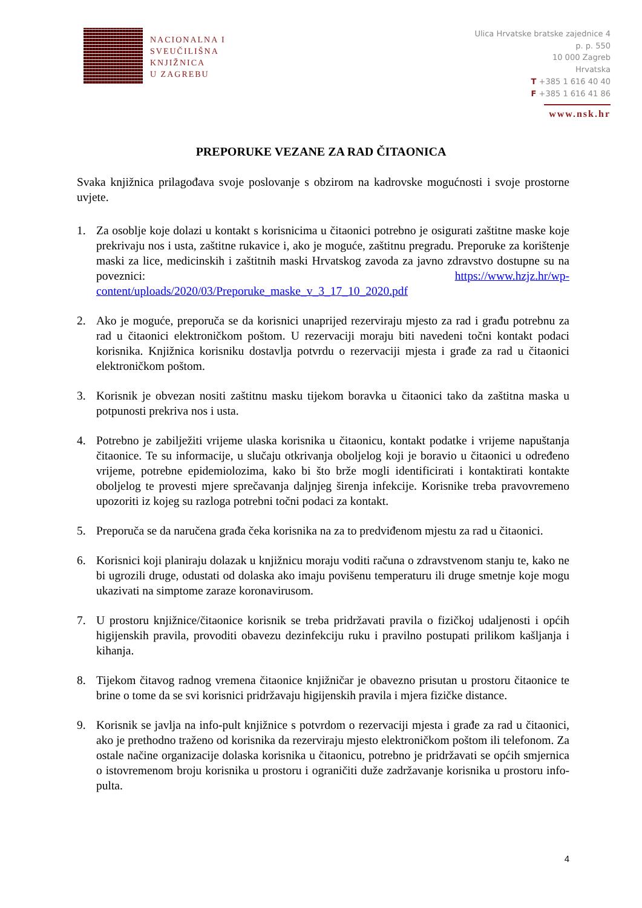NACIONALNA I
SVEUČILIŠNA
KNJIŽNICA
U ZAGREBU
Ulica Hrvatske bratske zajednice 4
p. p. 550
10 000 Zagreb
Hrvatska
T +385 1 616 40 40
F +385 1 616 41 86
www.nsk.hr
PREPORUKE VEZANE ZA RAD ČITAONICA
Svaka knjižnica prilagođava svoje poslovanje s obzirom na kadrovske mogućnosti i svoje prostorne uvjete.
1. Za osoblje koje dolazi u kontakt s korisnicima u čitaonici potrebno je osigurati zaštitne maske koje prekrivaju nos i usta, zaštitne rukavice i, ako je moguće, zaštitnu pregradu. Preporuke za korištenje maski za lice, medicinskih i zaštitnih maski Hrvatskog zavoda za javno zdravstvo dostupne su na poveznici: https://www.hzjz.hr/wp-content/uploads/2020/03/Preporuke_maske_v_3_17_10_2020.pdf
2. Ako je moguće, preporuča se da korisnici unaprijed rezerviraju mjesto za rad i građu potrebnu za rad u čitaonici elektroničkom poštom. U rezervaciji moraju biti navedeni točni kontakt podaci korisnika. Knjižnica korisniku dostavlja potvrdu o rezervaciji mjesta i građe za rad u čitaonici elektroničkom poštom.
3. Korisnik je obvezan nositi zaštitnu masku tijekom boravka u čitaonici tako da zaštitna maska u potpunosti prekriva nos i usta.
4. Potrebno je zabilježiti vrijeme ulaska korisnika u čitaonicu, kontakt podatke i vrijeme napuštanja čitaonice. Te su informacije, u slučaju otkrivanja oboljelog koji je boravio u čitaonici u određeno vrijeme, potrebne epidemiolozima, kako bi što brže mogli identificirati i kontaktirati kontakte oboljelog te provesti mjere sprečavanja daljnjeg širenja infekcije. Korisnike treba pravovremeno upozoriti iz kojeg su razloga potrebni točni podaci za kontakt.
5. Preporuča se da naručena građa čeka korisnika na za to predviđenom mjestu za rad u čitaonici.
6. Korisnici koji planiraju dolazak u knjižnicu moraju voditi računa o zdravstvenom stanju te, kako ne bi ugrozili druge, odustati od dolaska ako imaju povišenu temperaturu ili druge smetnje koje mogu ukazivati na simptome zaraze koronavirusom.
7. U prostoru knjižnice/čitaonice korisnik se treba pridržavati pravila o fizičkoj udaljenosti i općih higijenskih pravila, provoditi obavezu dezinfekciju ruku i pravilno postupati prilikom kašljanja i kihanja.
8. Tijekom čitavog radnog vremena čitaonice knjižničar je obavezno prisutan u prostoru čitaonice te brine o tome da se svi korisnici pridržavaju higijenskih pravila i mjera fizičke distance.
9. Korisnik se javlja na info-pult knjižnice s potvrdom o rezervaciji mjesta i građe za rad u čitaonici, ako je prethodno traženo od korisnika da rezerviraju mjesto elektroničkom poštom ili telefonom. Za ostale načine organizacije dolaska korisnika u čitaonicu, potrebno je pridržavati se općih smjernica o istovremenom broju korisnika u prostoru i ograničiti duže zadržavanje korisnika u prostoru info-pulta.
4